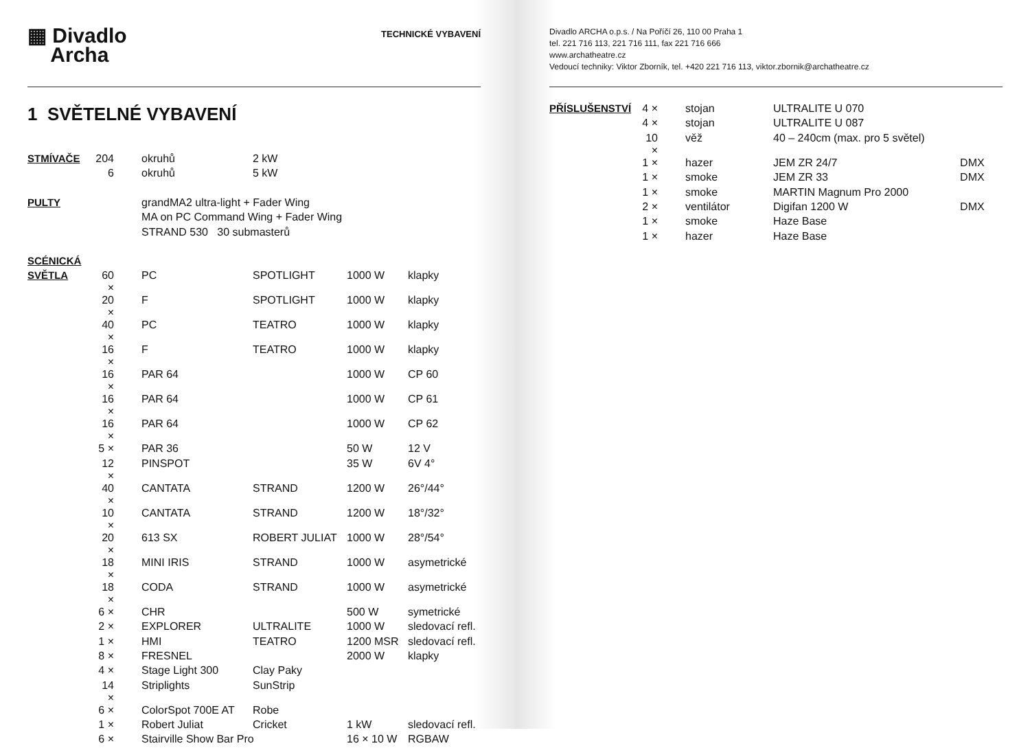▦ Divadlo
Archa
TECHNICKÉ VYBAVENÍ
1 SVĚTELNÉ VYBAVENÍ
| STMÍVAČE | 204 | okruhů | 2 kW | | |
| | 6 | okruhů | 5 kW | | |
| PULTY | | grandMA2 ultra-light + Fader Wing | | | |
| | | MA on PC Command Wing + Fader Wing | | | |
| | | STRAND 530 30 submasterů | | | |
| SCÉNICKÁ | | | | | |
| SVĚTLA | 60 × | PC | SPOTLIGHT | 1000 W | klapky |
| | 20 × | F | SPOTLIGHT | 1000 W | klapky |
| | 40 × | PC | TEATRO | 1000 W | klapky |
| | 16 × | F | TEATRO | 1000 W | klapky |
| | 16 × | PAR 64 | | 1000 W | CP 60 |
| | 16 × | PAR 64 | | 1000 W | CP 61 |
| | 16 × | PAR 64 | | 1000 W | CP 62 |
| | 5 × | PAR 36 | | 50 W | 12 V |
| | 12 × | PINSPOT | | 35 W | 6V 4° |
| | 40 × | CANTATA | STRAND | 1200 W | 26°/44° |
| | 10 × | CANTATA | STRAND | 1200 W | 18°/32° |
| | 20 × | 613 SX | ROBERT JULIAT | 1000 W | 28°/54° |
| | 18 × | MINI IRIS | STRAND | 1000 W | asymetrické |
| | 18 × | CODA | STRAND | 1000 W | asymetrické |
| | 6 × | CHR | | 500 W | symetrické |
| | 2 × | EXPLORER | ULTRALITE | 1000 W | sledovací refl. |
| | 1 × | HMI | TEATRO | 1200 MSR | sledovací refl. |
| | 8 × | FRESNEL | | 2000 W | klapky |
| | 4 × | Stage Light 300 | Clay Paky | | |
| | 14 × | Striplights | SunStrip | | |
| | 6 × | ColorSpot 700E AT | Robe | | |
| | 1 × | Robert Juliat | Cricket | 1 kW | sledovací refl. |
| | 6 × | Stairville Show Bar Pro | | 16 × 10 W | RGBAW |
Divadlo ARCHA o.p.s. / Na Poříčí 26, 110 00 Praha 1
tel. 221 716 113, 221 716 111, fax 221 716 666
www.archatheatre.cz
Vedoucí techniky: Viktor Zborník, tel. +420 221 716 113, viktor.zbornik@archatheatre.cz
| PŘÍSLUŠENSTVÍ | 4 × | stojan | ULTRALITE U 070 | |
| | 4 × | stojan | ULTRALITE U 087 | |
| | 10 × | věž | 40 – 240cm (max. pro 5 světel) | |
| | 1 × | hazer | JEM ZR 24/7 | DMX |
| | 1 × | smoke | JEM ZR 33 | DMX |
| | 1 × | smoke | MARTIN Magnum Pro 2000 | |
| | 2 × | ventilátor | Digifan 1200 W | DMX |
| | 1 × | smoke | Haze Base | |
| | 1 × | hazer | Haze Base | |